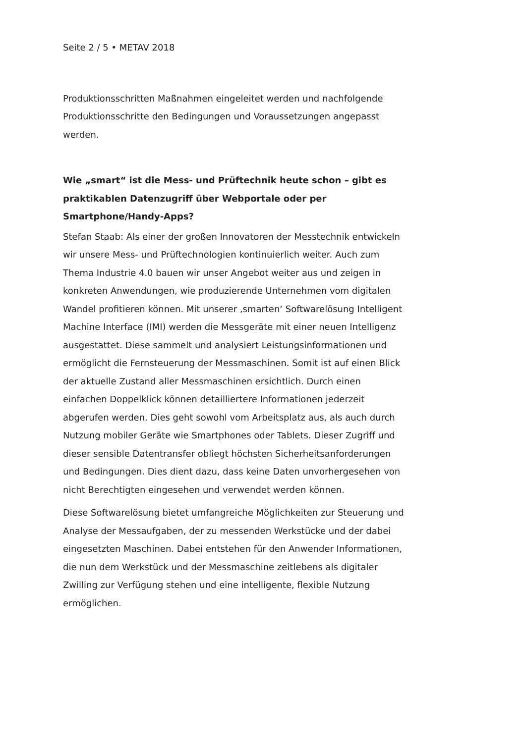Seite 2 / 5 • METAV 2018
Produktionsschritten Maßnahmen eingeleitet werden und nachfolgende Produktionsschritte den Bedingungen und Voraussetzungen angepasst werden.
Wie „smart“ ist die Mess- und Prüftechnik heute schon – gibt es praktikablen Datenzugriff über Webportale oder per Smartphone/Handy-Apps?
Stefan Staab: Als einer der großen Innovatoren der Messtechnik entwickeln wir unsere Mess- und Prüftechnologien kontinuierlich weiter. Auch zum Thema Industrie 4.0 bauen wir unser Angebot weiter aus und zeigen in konkreten Anwendungen, wie produzierende Unternehmen vom digitalen Wandel profitieren können. Mit unserer ‚smarten‘ Softwarelösung Intelligent Machine Interface (IMI) werden die Messgeräte mit einer neuen Intelligenz ausgestattet. Diese sammelt und analysiert Leistungsinformationen und ermöglicht die Fernsteuerung der Messmaschinen. Somit ist auf einen Blick der aktuelle Zustand aller Messmaschinen ersichtlich. Durch einen einfachen Doppelklick können detailliertere Informationen jederzeit abgerufen werden. Dies geht sowohl vom Arbeitsplatz aus, als auch durch Nutzung mobiler Geräte wie Smartphones oder Tablets. Dieser Zugriff und dieser sensible Datentransfer obliegt höchsten Sicherheitsanforderungen und Bedingungen. Dies dient dazu, dass keine Daten unvorhergesehen von nicht Berechtigten eingesehen und verwendet werden können.
Diese Softwarelösung bietet umfangreiche Möglichkeiten zur Steuerung und Analyse der Messaufgaben, der zu messenden Werkstücke und der dabei eingesetzten Maschinen. Dabei entstehen für den Anwender Informationen, die nun dem Werkstück und der Messmaschine zeitlebens als digitaler Zwilling zur Verfügung stehen und eine intelligente, flexible Nutzung ermöglichen.